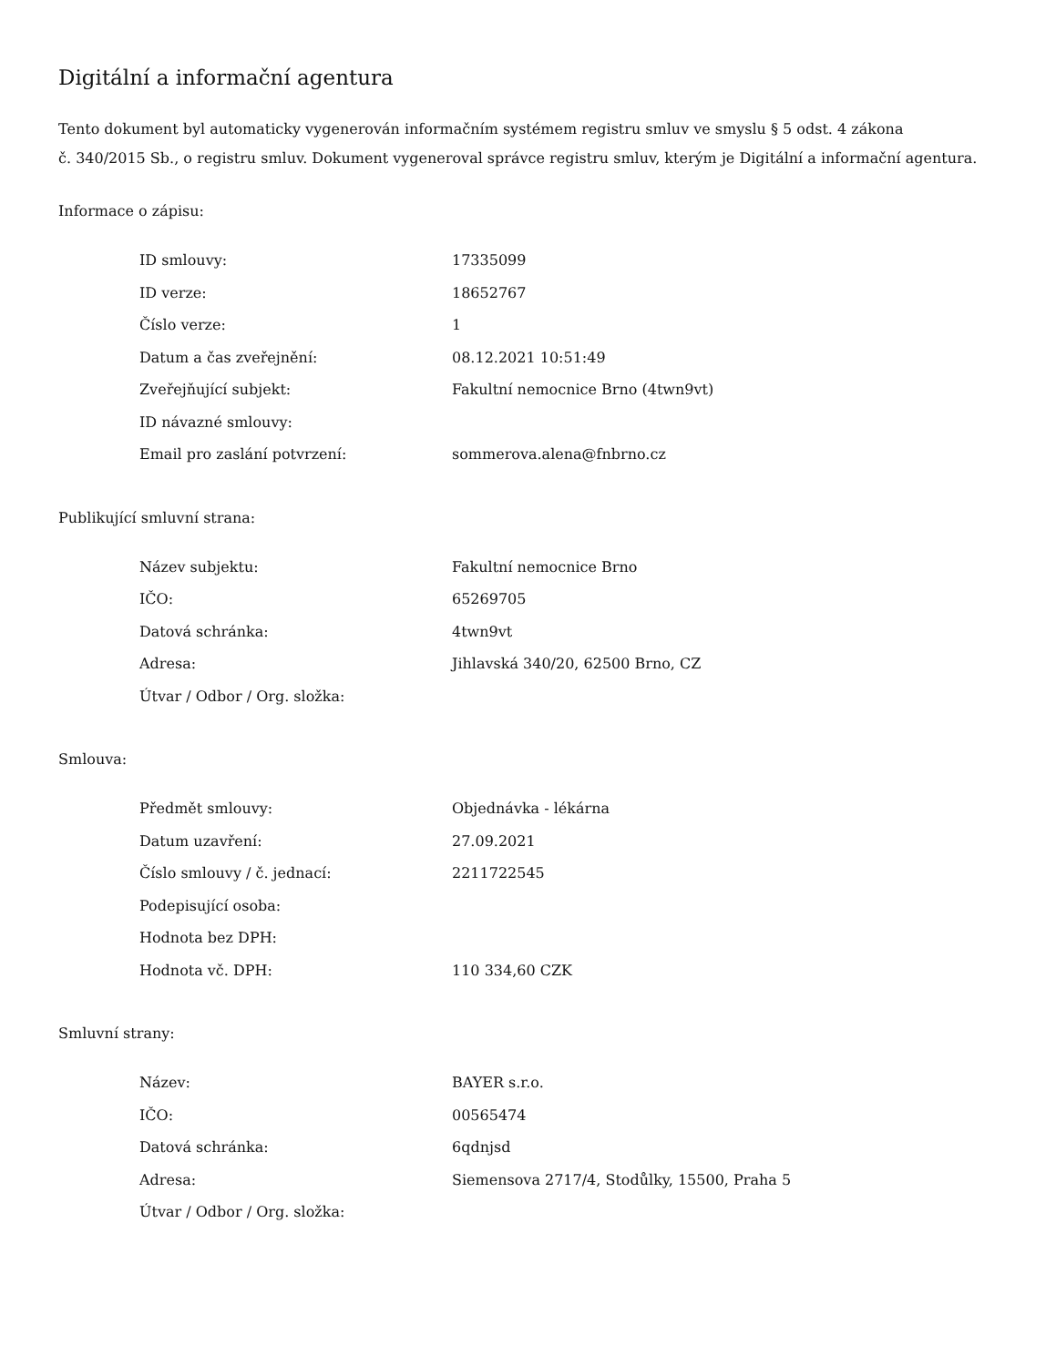Digitální a informační agentura
Tento dokument byl automaticky vygenerován informačním systémem registru smluv ve smyslu § 5 odst. 4 zákona
č. 340/2015 Sb., o registru smluv. Dokument vygeneroval správce registru smluv, kterým je Digitální a informační agentura.
Informace o zápisu:
| ID smlouvy: | 17335099 |
| ID verze: | 18652767 |
| Číslo verze: | 1 |
| Datum a čas zveřejnění: | 08.12.2021 10:51:49 |
| Zveřejňující subjekt: | Fakultní nemocnice Brno (4twn9vt) |
| ID návazné smlouvy: | |
| Email pro zaslání potvrzení: | sommerova.alena@fnbrno.cz |
Publikující smluvní strana:
| Název subjektu: | Fakultní nemocnice Brno |
| IČO: | 65269705 |
| Datová schránka: | 4twn9vt |
| Adresa: | Jihlavská 340/20, 62500 Brno, CZ |
| Útvar / Odbor / Org. složka: | |
Smlouva:
| Předmět smlouvy: | Objednávka - lékárna |
| Datum uzavření: | 27.09.2021 |
| Číslo smlouvy / č. jednací: | 2211722545 |
| Podepisující osoba: | |
| Hodnota bez DPH: | |
| Hodnota vč. DPH: | 110 334,60 CZK |
Smluvní strany:
| Název: | BAYER s.r.o. |
| IČO: | 00565474 |
| Datová schránka: | 6qdnjsd |
| Adresa: | Siemensova 2717/4, Stodůlky, 15500, Praha 5 |
| Útvar / Odbor / Org. složka: | |